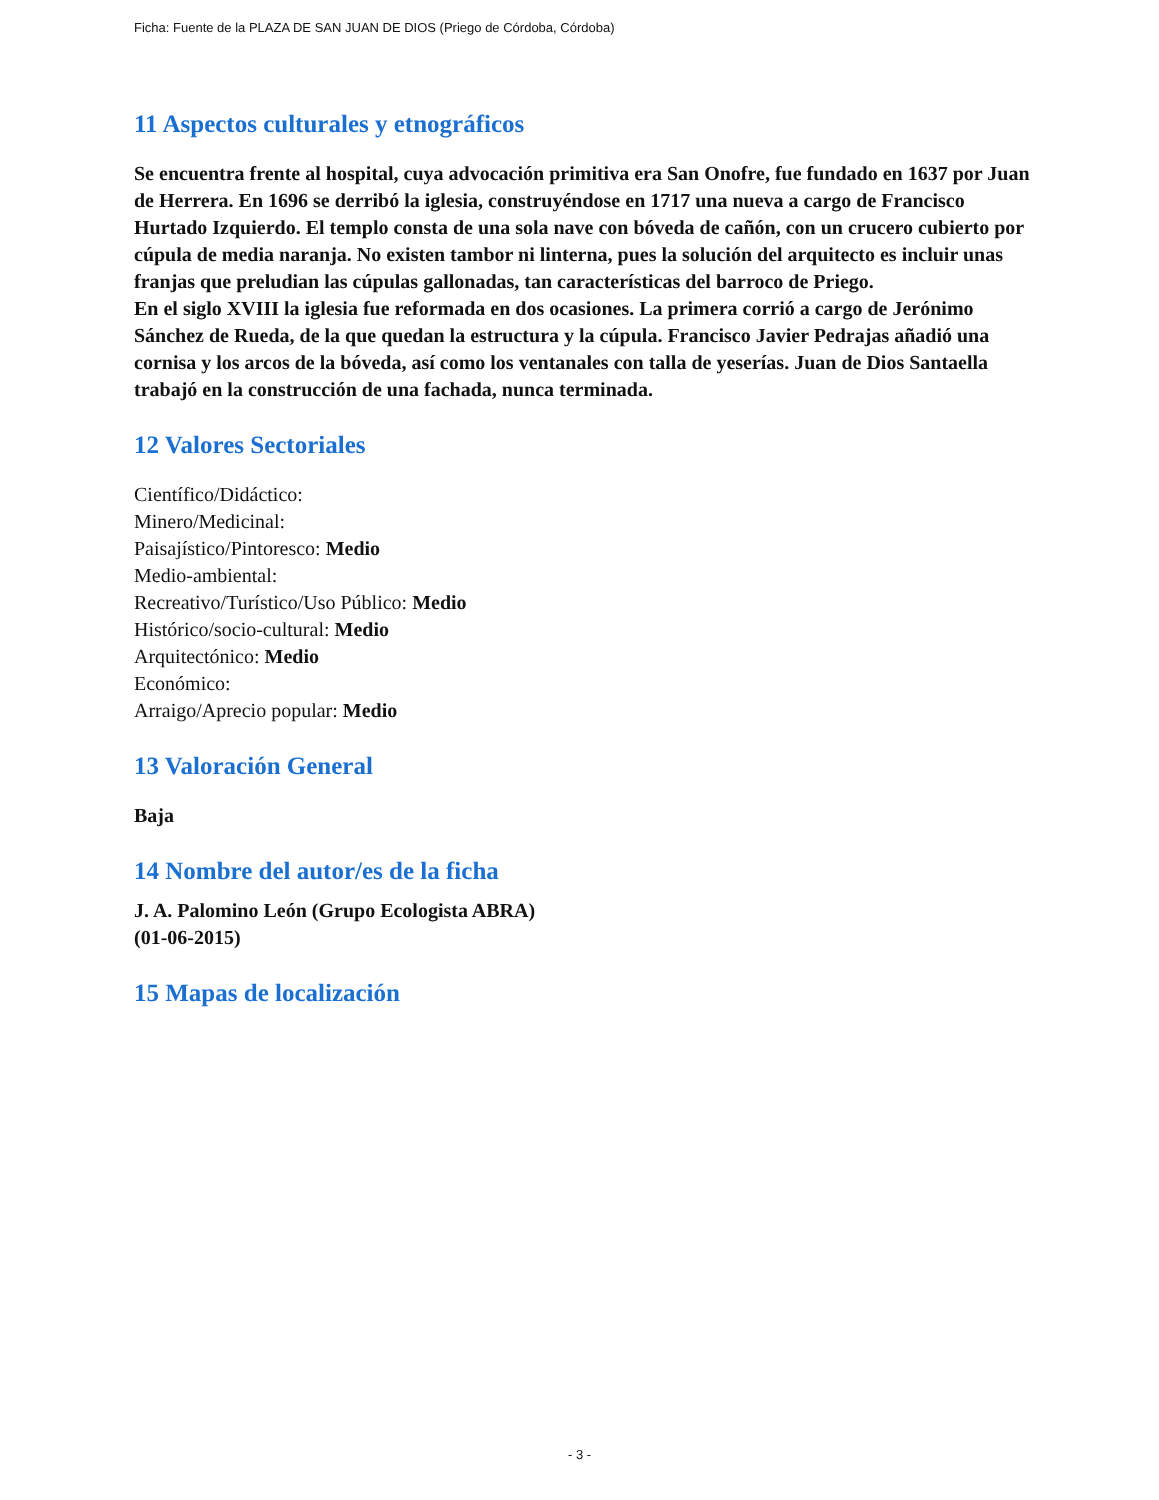Ficha: Fuente de la PLAZA DE SAN JUAN DE DIOS (Priego de Córdoba, Córdoba)
11 Aspectos culturales y etnográficos
Se encuentra frente al hospital, cuya advocación primitiva era San Onofre, fue fundado en 1637 por Juan de Herrera. En 1696 se derribó la iglesia, construyéndose en 1717 una nueva a cargo de Francisco Hurtado Izquierdo. El templo consta de una sola nave con bóveda de cañón, con un crucero cubierto por cúpula de media naranja. No existen tambor ni linterna, pues la solución del arquitecto es incluir unas franjas que preludian las cúpulas gallonadas, tan características del barroco de Priego.
En el siglo XVIII la iglesia fue reformada en dos ocasiones. La primera corrió a cargo de Jerónimo Sánchez de Rueda, de la que quedan la estructura y la cúpula. Francisco Javier Pedrajas añadió una cornisa y los arcos de la bóveda, así como los ventanales con talla de yeserías. Juan de Dios Santaella trabajó en la construcción de una fachada, nunca terminada.
12 Valores Sectoriales
Científico/Didáctico:
Minero/Medicinal:
Paisajístico/Pintoresco: Medio
Medio-ambiental:
Recreativo/Turístico/Uso Público: Medio
Histórico/socio-cultural: Medio
Arquitectónico: Medio
Económico:
Arraigo/Aprecio popular: Medio
13 Valoración General
Baja
14 Nombre del autor/es de la ficha
J. A. Palomino León (Grupo Ecologista ABRA)
(01-06-2015)
15 Mapas de localización
- 3 -